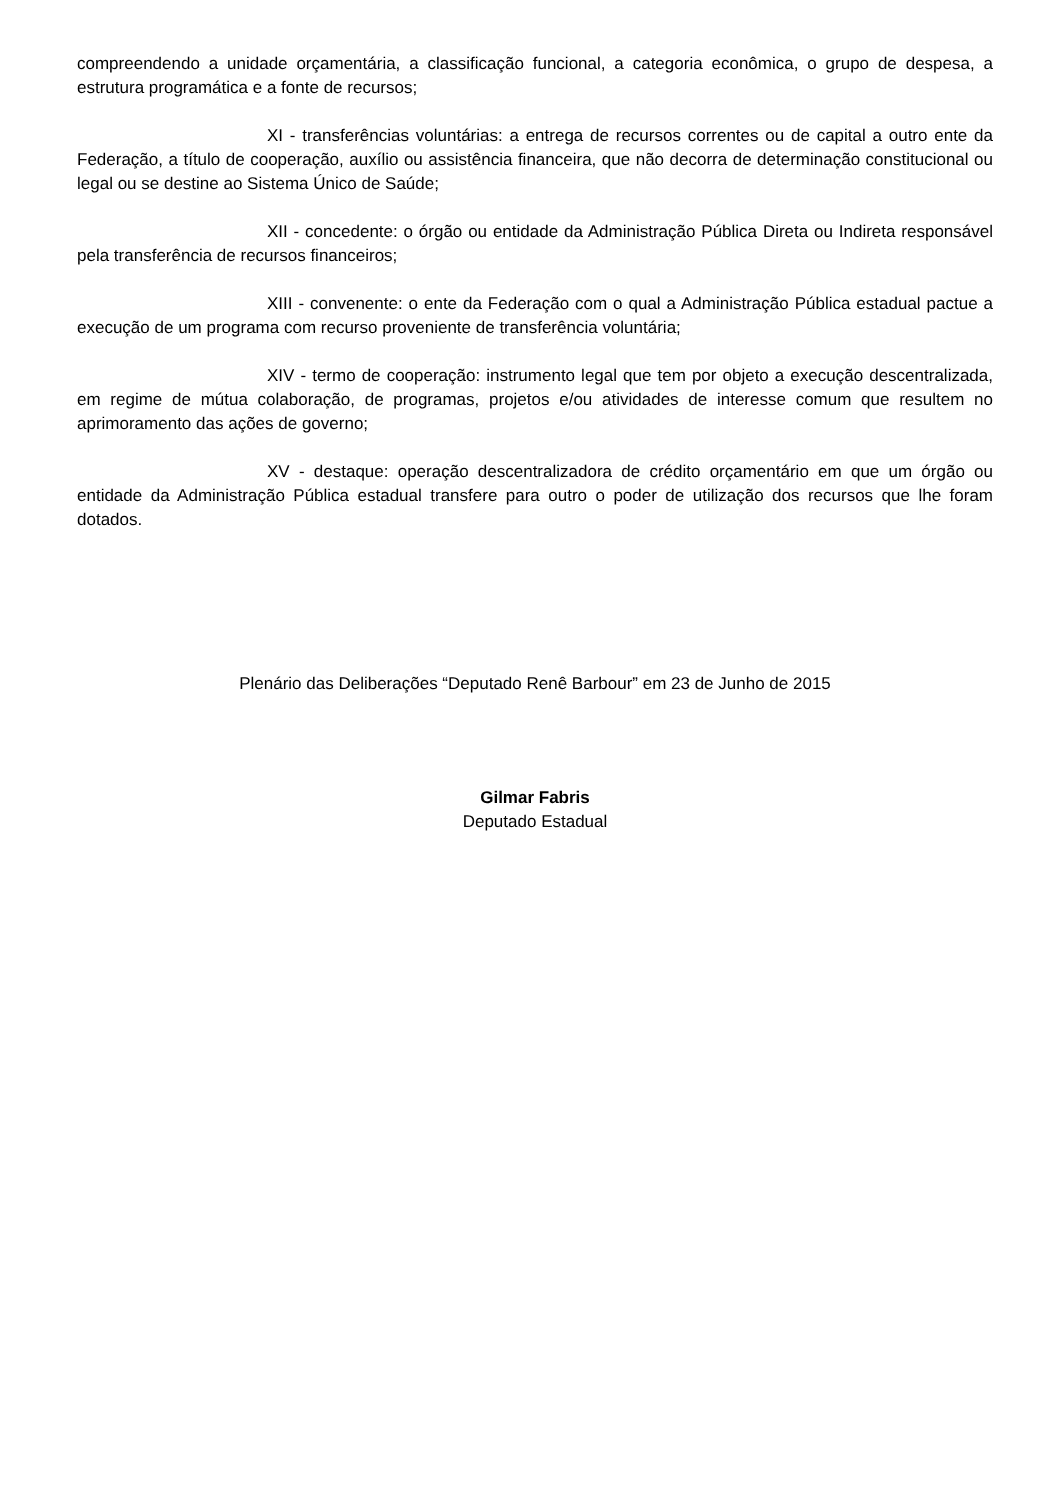compreendendo a unidade orçamentária, a classificação funcional, a categoria econômica, o grupo de despesa, a estrutura programática e a fonte de recursos;
XI - transferências voluntárias: a entrega de recursos correntes ou de capital a outro ente da Federação, a título de cooperação, auxílio ou assistência financeira, que não decorra de determinação constitucional ou legal ou se destine ao Sistema Único de Saúde;
XII - concedente: o órgão ou entidade da Administração Pública Direta ou Indireta responsável pela transferência de recursos financeiros;
XIII - convenente: o ente da Federação com o qual a Administração Pública estadual pactue a execução de um programa com recurso proveniente de transferência voluntária;
XIV - termo de cooperação: instrumento legal que tem por objeto a execução descentralizada, em regime de mútua colaboração, de programas, projetos e/ou atividades de interesse comum que resultem no aprimoramento das ações de governo;
XV - destaque: operação descentralizadora de crédito orçamentário em que um órgão ou entidade da Administração Pública estadual transfere para outro o poder de utilização dos recursos que lhe foram dotados.
Plenário das Deliberações “Deputado Renê Barbour” em 23 de Junho de 2015
Gilmar Fabris
Deputado Estadual